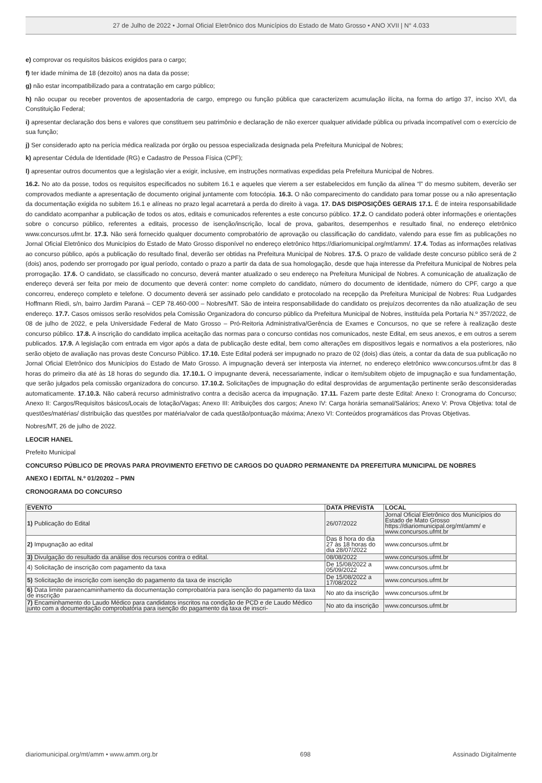27 de Julho de 2022 • Jornal Oficial Eletrônico dos Municípios do Estado de Mato Grosso • ANO XVII | N° 4.033
e) comprovar os requisitos básicos exigidos para o cargo;
f) ter idade mínima de 18 (dezoito) anos na data da posse;
g) não estar incompatibilizado para a contratação em cargo público;
h) não ocupar ou receber proventos de aposentadoria de cargo, emprego ou função pública que caracterizem acumulação ilícita, na forma do artigo 37, inciso XVI, da Constituição Federal;
i) apresentar declaração dos bens e valores que constituem seu patrimônio e declaração de não exercer qualquer atividade pública ou privada incompatível com o exercício de sua função;
j) Ser considerado apto na perícia médica realizada por órgão ou pessoa especializada designada pela Prefeitura Municipal de Nobres;
k) apresentar Cédula de Identidade (RG) e Cadastro de Pessoa Física (CPF);
l) apresentar outros documentos que a legislação vier a exigir, inclusive, em instruções normativas expedidas pela Prefeitura Municipal de Nobres.
16.2. No ato da posse, todos os requisitos especificados no subitem 16.1 e aqueles que vierem a ser estabelecidos em função da alínea “l” do mesmo subitem, deverão ser comprovados mediante a apresentação de documento original juntamente com fotocópia. 16.3. O não comparecimento do candidato para tomar posse ou a não apresentação da documentação exigida no subitem 16.1 e alíneas no prazo legal acarretará a perda do direito à vaga. 17. DAS DISPOSIÇÕES GERAIS 17.1. É de inteira responsabilidade do candidato acompanhar a publicação de todos os atos, editais e comunicados referentes a este concurso público. 17.2. O candidato poderá obter informações e orientações sobre o concurso público, referentes a editais, processo de isenção/inscrição, local de prova, gabaritos, desempenhos e resultado final, no endereço eletrônico www.concursos.ufmt.br. 17.3. Não será fornecido qualquer documento comprobatório de aprovação ou classificação do candidato, valendo para esse fim as publicações no Jornal Oficial Eletrônico dos Municípios do Estado de Mato Grosso disponível no endereço eletrônico https://diariomunicipal.org/mt/amm/. 17.4. Todas as informações relativas ao concurso público, após a publicação do resultado final, deverão ser obtidas na Prefeitura Municipal de Nobres. 17.5. O prazo de validade deste concurso público será de 2 (dois) anos, podendo ser prorrogado por igual período, contado o prazo a partir da data de sua homologação, desde que haja interesse da Prefeitura Municipal de Nobres pela prorrogação. 17.6. O candidato, se classificado no concurso, deverá manter atualizado o seu endereço na Prefeitura Municipal de Nobres. A comunicação de atualização de endereço deverá ser feita por meio de documento que deverá conter: nome completo do candidato, número do documento de identidade, número do CPF, cargo a que concorreu, endereço completo e telefone. O documento deverá ser assinado pelo candidato e protocolado na recepção da Prefeitura Municipal de Nobres: Rua Ludgardes Hoffmann Riedi, s/n, bairro Jardim Paraná – CEP 78.460-000 – Nobres/MT. São de inteira responsabilidade do candidato os prejuízos decorrentes da não atualização de seu endereço. 17.7. Casos omissos serão resolvidos pela Comissão Organizadora do concurso público da Prefeitura Municipal de Nobres, instituída pela Portaria N.º 357/2022, de 08 de julho de 2022, e pela Universidade Federal de Mato Grosso – Pró-Reitoria Administrativa/Gerência de Exames e Concursos, no que se refere à realização deste concurso público. 17.8. A inscrição do candidato implica aceitação das normas para o concurso contidas nos comunicados, neste Edital, em seus anexos, e em outros a serem publicados. 17.9. A legislação com entrada em vigor após a data de publicação deste edital, bem como alterações em dispositivos legais e normativos a ela posteriores, não serão objeto de avaliação nas provas deste Concurso Público. 17.10. Este Edital poderá ser impugnado no prazo de 02 (dois) dias úteis, a contar da data de sua publicação no Jornal Oficial Eletrônico dos Municípios do Estado de Mato Grosso. A impugnação deverá ser interposta via internet, no endereço eletrônico www.concursos.ufmt.br das 8 horas do primeiro dia até às 18 horas do segundo dia. 17.10.1. O impugnante deverá, necessariamente, indicar o item/subitem objeto de impugnação e sua fundamentação, que serão julgados pela comissão organizadora do concurso. 17.10.2. Solicitações de impugnação do edital desprovidas de argumentação pertinente serão desconsideradas automaticamente. 17.10.3. Não caberá recurso administrativo contra a decisão acerca da impugnação. 17.11. Fazem parte deste Edital: Anexo I: Cronograma do Concurso; Anexo II: Cargos/Requisitos básicos/Locais de lotação/Vagas; Anexo III: Atribuições dos cargos; Anexo IV: Carga horária semanal/Salários; Anexo V: Prova Objetiva: total de questões/matérias/ distribuição das questões por matéria/valor de cada questão/pontuação máxima; Anexo VI: Conteúdos programáticos das Provas Objetivas.
Nobres/MT, 26 de julho de 2022.
LEOCIR HANEL
Prefeito Municipal
CONCURSO PÚBLICO DE PROVAS PARA PROVIMENTO EFETIVO DE CARGOS DO QUADRO PERMANENTE DA PREFEITURA MUNICIPAL DE NOBRES
ANEXO I EDITAL N.º 01/20202 – PMN
CRONOGRAMA DO CONCURSO
| EVENTO | DATA PREVISTA | LOCAL |
| --- | --- | --- |
| 1) Publicação do Edital | 26/07/2022 | Jornal Oficial Eletrônico dos Municípios do Estado de Mato Grosso https://diariomunicipal.org/mt/amm/ e www.concursos.ufmt.br |
| 2) Impugnação ao edital | Das 8 hora do dia 27 às 18 horas do dia 28/07/2022 | www.concursos.ufmt.br |
| 3) Divulgação do resultado da análise dos recursos contra o edital. | 08/08/2022 | www.concursos.ufmt.br |
| 4) Solicitação de inscrição com pagamento da taxa | De 15/08/2022 a 05/09/2022 | www.concursos.ufmt.br |
| 5) Solicitação de inscrição com isenção do pagamento da taxa de inscrição | De 15/08/2022 a 17/08/2022 | www.concursos.ufmt.br |
| 6) Data limite paraencaminhamento da documentação comprobatória para isenção do pagamento da taxa de inscrição | No ato da inscrição | www.concursos.ufmt.br |
| 7) Encaminhamento do Laudo Médico para candidatos inscritos na condição de PCD e de Laudo Médico junto com a documentação comprobatória para isenção do pagamento da taxa de inscri- | No ato da inscrição | www.concursos.ufmt.br |
diariomunicipal.org/mt/amm • www.amm.org.br 698 Assinado Digitalmente